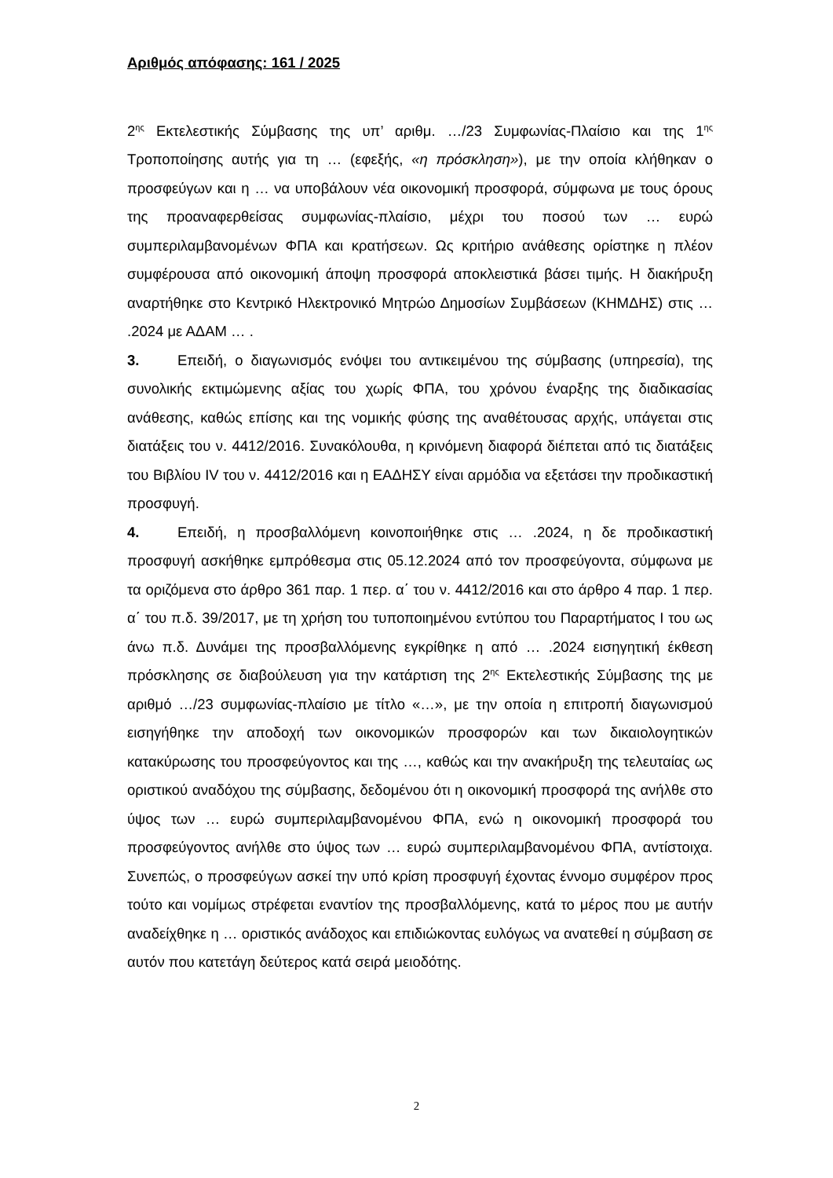Αριθμός απόφασης: 161 / 2025
2<sup>ης</sup> Εκτελεστικής Σύμβασης της υπ’ αριθμ. …/23 Συμφωνίας-Πλαίσιο και της 1<sup>ης</sup> Τροποποίησης αυτής για τη … (εφεξής, «η πρόσκληση»), με την οποία κλήθηκαν ο προσφεύγων και η … να υποβάλουν νέα οικονομική προσφορά, σύμφωνα με τους όρους της προαναφερθείσας συμφωνίας-πλαίσιο, μέχρι του ποσού των … ευρώ συμπεριλαμβανομένων ΦΠΑ και κρατήσεων. Ως κριτήριο ανάθεσης ορίστηκε η πλέον συμφέρουσα από οικονομική άποψη προσφορά αποκλειστικά βάσει τιμής. Η διακήρυξη αναρτήθηκε στο Κεντρικό Ηλεκτρονικό Μητρώο Δημοσίων Συμβάσεων (ΚΗΜΔΗΣ) στις … .2024 με ΑΔΑΜ … .
3. Επειδή, ο διαγωνισμός ενόψει του αντικειμένου της σύμβασης (υπηρεσία), της συνολικής εκτιμώμενης αξίας του χωρίς ΦΠΑ, του χρόνου έναρξης της διαδικασίας ανάθεσης, καθώς επίσης και της νομικής φύσης της αναθέτουσας αρχής, υπάγεται στις διατάξεις του ν. 4412/2016. Συνακόλουθα, η κρινόμενη διαφορά διέπεται από τις διατάξεις του Βιβλίου IV του ν. 4412/2016 και η ΕΑΔΗΣΥ είναι αρμόδια να εξετάσει την προδικαστική προσφυγή.
4. Επειδή, η προσβαλλόμενη κοινοποιήθηκε στις … .2024, η δε προδικαστική προσφυγή ασκήθηκε εμπρόθεσμα στις 05.12.2024 από τον προσφεύγοντα, σύμφωνα με τα οριζόμενα στο άρθρο 361 παρ. 1 περ. α΄ του ν. 4412/2016 και στο άρθρο 4 παρ. 1 περ. α΄ του π.δ. 39/2017, με τη χρήση του τυποποιημένου εντύπου του Παραρτήματος Ι του ως άνω π.δ. Δυνάμει της προσβαλλόμενης εγκρίθηκε η από … .2024 εισηγητική έκθεση πρόσκλησης σε διαβούλευση για την κατάρτιση της 2<sup>ης</sup> Εκτελεστικής Σύμβασης της με αριθμό …/23 συμφωνίας-πλαίσιο με τίτλο «…», με την οποία η επιτροπή διαγωνισμού εισηγήθηκε την αποδοχή των οικονομικών προσφορών και των δικαιολογητικών κατακύρωσης του προσφεύγοντος και της …, καθώς και την ανακήρυξη της τελευταίας ως οριστικού αναδόχου της σύμβασης, δεδομένου ότι η οικονομική προσφορά της ανήλθε στο ύψος των … ευρώ συμπεριλαμβανομένου ΦΠΑ, ενώ η οικονομική προσφορά του προσφεύγοντος ανήλθε στο ύψος των … ευρώ συμπεριλαμβανομένου ΦΠΑ, αντίστοιχα. Συνεπώς, ο προσφεύγων ασκεί την υπό κρίση προσφυγή έχοντας έννομο συμφέρον προς τούτο και νομίμως στρέφεται εναντίον της προσβαλλόμενης, κατά το μέρος που με αυτήν αναδείχθηκε η … οριστικός ανάδοχος και επιδιώκοντας ευλόγως να ανατεθεί η σύμβαση σε αυτόν που κατετάγη δεύτερος κατά σειρά μειοδότης.
2